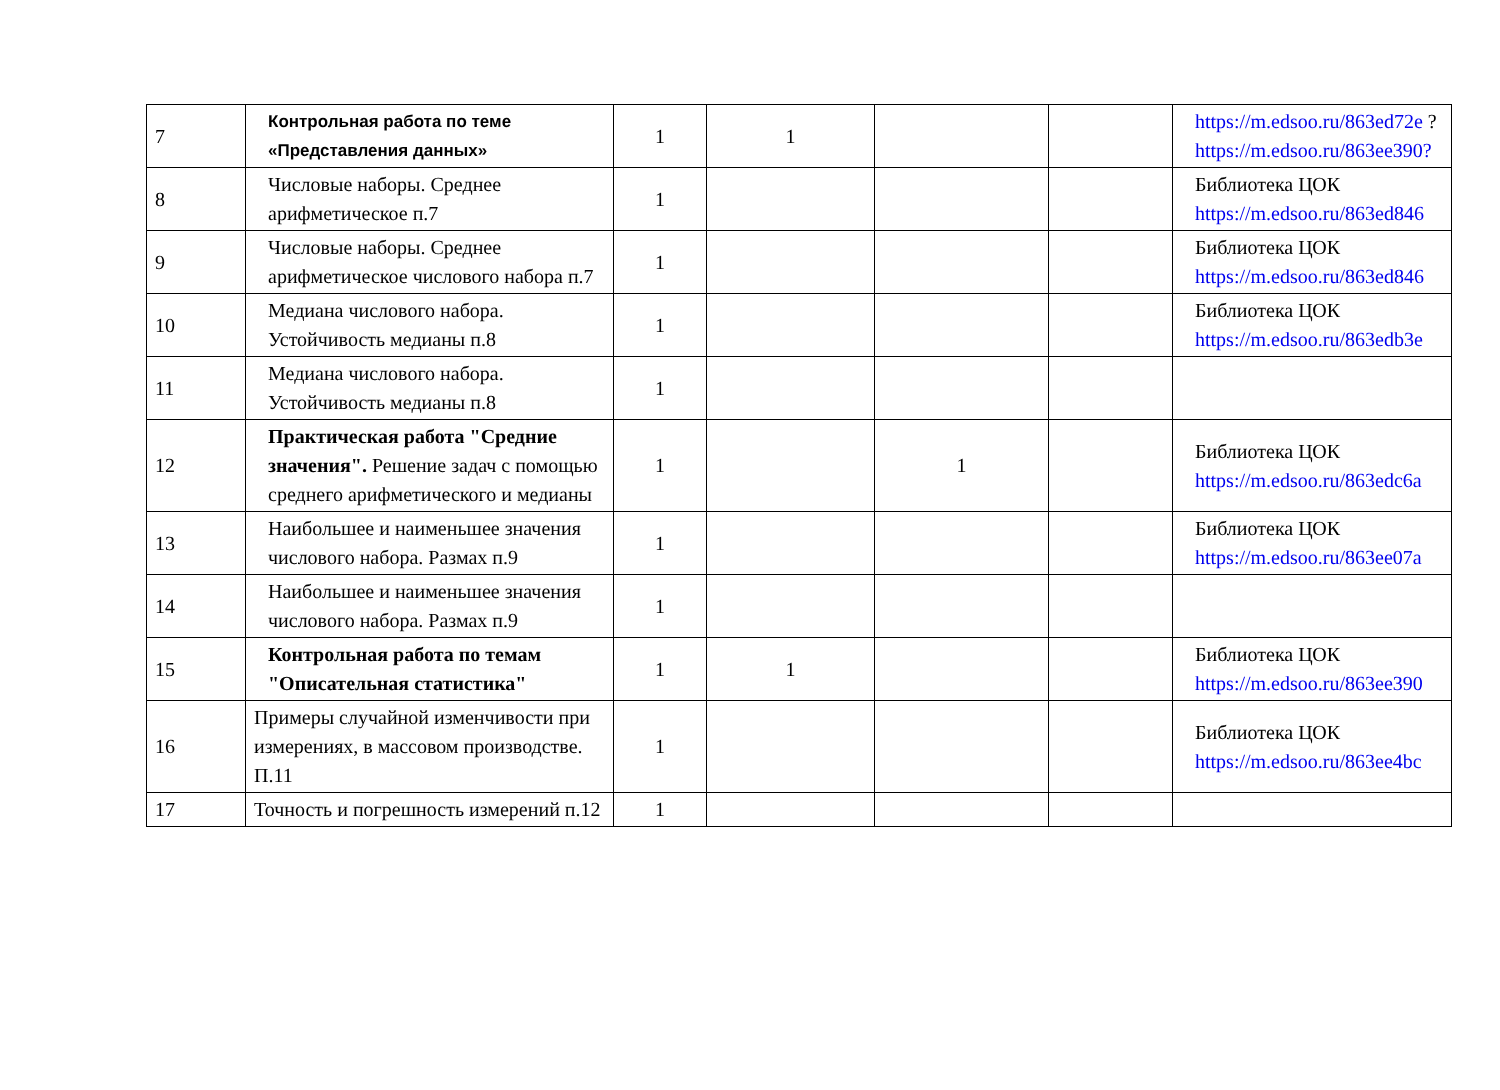| 7 | Контрольная работа по теме «Представления данных» | 1 | 1 | | | https://m.edsoo.ru/863ed72e ? https://m.edsoo.ru/863ee390? |
| 8 | Числовые наборы. Среднее арифметическое п.7 | 1 | | | | Библиотека ЦОК https://m.edsoo.ru/863ed846 |
| 9 | Числовые наборы. Среднее арифметическое числового набора п.7 | 1 | | | | Библиотека ЦОК https://m.edsoo.ru/863ed846 |
| 10 | Медиана числового набора. Устойчивость медианы п.8 | 1 | | | | Библиотека ЦОК https://m.edsoo.ru/863edb3e |
| 11 | Медиана числового набора. Устойчивость медианы п.8 | 1 | | | | |
| 12 | Практическая работа "Средние значения". Решение задач с помощью среднего арифметического и медианы | 1 | | 1 | | Библиотека ЦОК https://m.edsoo.ru/863edc6a |
| 13 | Наибольшее и наименьшее значения числового набора. Размах п.9 | 1 | | | | Библиотека ЦОК https://m.edsoo.ru/863ee07a |
| 14 | Наибольшее и наименьшее значения числового набора. Размах п.9 | 1 | | | | |
| 15 | Контрольная работа по темам "Описательная статистика" | 1 | 1 | | | Библиотека ЦОК https://m.edsoo.ru/863ee390 |
| 16 | Примеры случайной изменчивости при измерениях, в массовом производстве. П.11 | 1 | | | | Библиотека ЦОК https://m.edsoo.ru/863ee4bc |
| 17 | Точность и погрешность измерений п.12 | 1 | | | | |